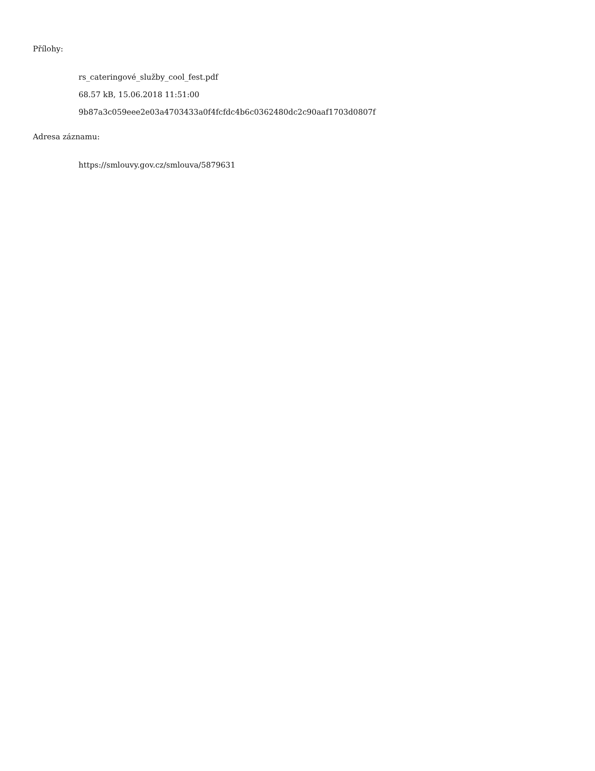Přílohy:
rs_cateringové_služby_cool_fest.pdf
68.57 kB, 15.06.2018 11:51:00
9b87a3c059eee2e03a4703433a0f4fcfdc4b6c0362480dc2c90aaf1703d0807f
Adresa záznamu:
https://smlouvy.gov.cz/smlouva/5879631